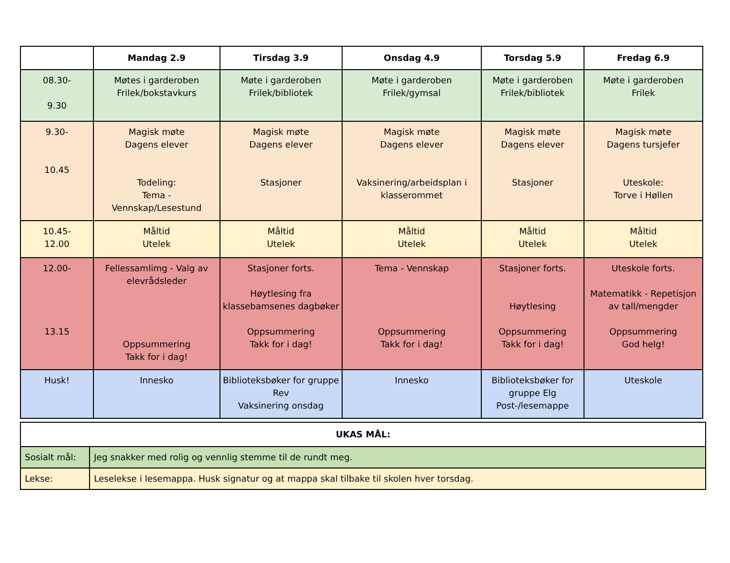| | Mandag 2.9 | Tirsdag 3.9 | Onsdag 4.9 | Torsdag 5.9 | Fredag 6.9 |
| --- | --- | --- | --- | --- | --- |
| 08.30- 9.30 | Møtes i garderoben Frilek/bokstavkurs | Møte i garderoben Frilek/bibliotek | Møte i garderoben Frilek/gymsal | Møte i garderoben Frilek/bibliotek | Møte i garderoben Frilek |
| 9.30- 10.45 | Magisk møte Dagens elever Todeling: Tema - Vennskap/Lesestund | Magisk møte Dagens elever Stasjoner | Magisk møte Dagens elever Vaksinering/arbeidsplan i klasserommet | Magisk møte Dagens elever Stasjoner | Magisk møte Dagens tursjefer Uteskole: Torve i Høllen |
| 10.45- 12.00 | Måltid Utelek | Måltid Utelek | Måltid Utelek | Måltid Utelek | Måltid Utelek |
| 12.00- 13.15 | Fellessamlimg - Valg av elevrådsleder Oppsummering Takk for i dag! | Stasjoner forts. Høytlesing fra klassebamsenes dagbøker Oppsummering Takk for i dag! | Tema - Vennskap Oppsummering Takk for i dag! | Stasjoner forts. Høytlesing Oppsummering Takk for i dag! | Uteskole forts. Matematikk - Repetisjon av tall/mengder Oppsummering God helg! |
| Husk! | Innesko | Biblioteksbøker for gruppe Rev Vaksinering onsdag | Innesko | Biblioteksbøker for gruppe Elg Post-/lesemappe | Uteskole |
| UKAS MÅL: | |
| Sosialt mål: | Jeg snakker med rolig og vennlig stemme til de rundt meg. |
| Lekse: | Leselekse i lesemappa. Husk signatur og at mappa skal tilbake til skolen hver torsdag. |